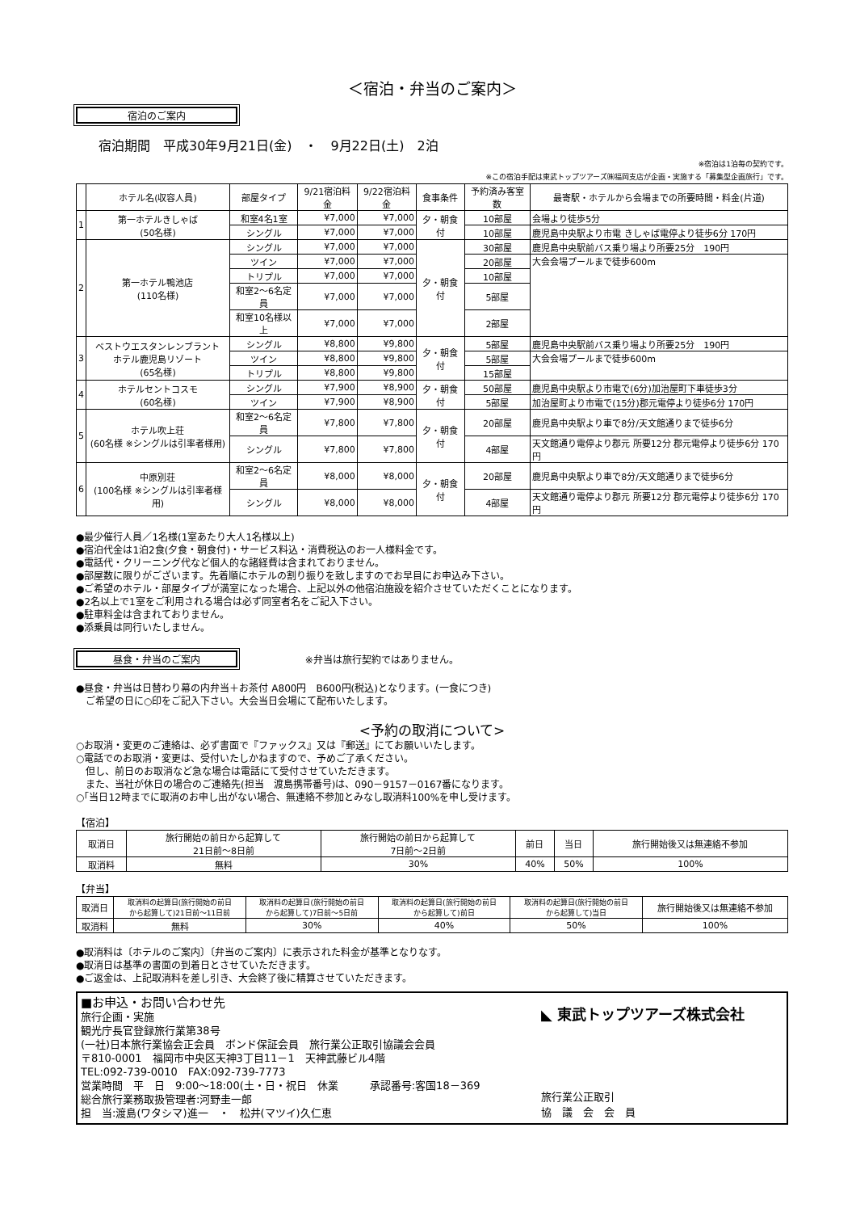＜宿泊・弁当のご案内＞
宿泊のご案内
宿泊期間　平成30年9月21日(金)　・　9月22日(土)　2泊
※宿泊は1泊毎の契約です。
※この宿泊手配は東武トップツアーズ㈱福岡支店が企画・実施する「募集型企画旅行」です。
| | ホテル名(収容人員) | 部屋タイプ | 9/21宿泊料金 | 9/22宿泊料金 | 食事条件 | 予約済み客室数 | 最寄駅・ホテルから会場までの所要時間・料金(片道) |
| --- | --- | --- | --- | --- | --- | --- | --- |
| 1 | 第一ホテルきしゃば (50名様) | 和室4名1室 | ¥7,000 | ¥7,000 | 夕・朝食付 | 10部屋 | 会場より徒歩5分 |
| | | シングル | ¥7,000 | ¥7,000 | | 10部屋 | 鹿児島中央駅より市電 きしゃば電停より徒歩6分 170円 |
| 2 | 第一ホテル鴨池店 (110名様) | シングル | ¥7,000 | ¥7,000 | 夕・朝食付 | 30部屋 | 鹿児島中央駅前バス乗り場より所要25分 190円 |
| | | ツイン | ¥7,000 | ¥7,000 | | 20部屋 | 大会会場プールまで徒歩600m |
| | | トリプル | ¥7,000 | ¥7,000 | | 10部屋 | |
| | | 和室2～6名定員 | ¥7,000 | ¥7,000 | | 5部屋 | |
| | | 和室10名様以上 | ¥7,000 | ¥7,000 | | 2部屋 | |
| 3 | ベストウエスタンレンブラント ホテル鹿児島リゾート (65名様) | シングル | ¥8,800 | ¥9,800 | 夕・朝食付 | 5部屋 | 鹿児島中央駅前バス乗り場より所要25分 190円 |
| | | ツイン | ¥8,800 | ¥9,800 | | 5部屋 | 大会会場プールまで徒歩600m |
| | | トリプル | ¥8,800 | ¥9,800 | | 15部屋 | |
| 4 | ホテルセントコスモ (60名様) | シングル | ¥7,900 | ¥8,900 | 夕・朝食付 | 50部屋 | 鹿児島中央駅より市電で(6分)加治屋町下車徒歩3分 |
| | | ツイン | ¥7,900 | ¥8,900 | | 5部屋 | 加治屋町より市電で(15分)郡元電停より徒歩6分 170円 |
| 5 | ホテル吹上荘 (60名様 ※シングルは引率者様用) | 和室2～6名定員 | ¥7,800 | ¥7,800 | 夕・朝食付 | 20部屋 | 鹿児島中央駅より車で8分/天文館通りまで徒歩6分 |
| | | シングル | ¥7,800 | ¥7,800 | | 4部屋 | 天文館通り電停より郡元 所要12分 郡元電停より徒歩6分 170円 |
| 6 | 中原別荘 (100名様 ※シングルは引率者様用) | 和室2～6名定員 | ¥8,000 | ¥8,000 | 夕・朝食付 | 20部屋 | 鹿児島中央駅より車で8分/天文館通りまで徒歩6分 |
| | | シングル | ¥8,000 | ¥8,000 | | 4部屋 | 天文館通り電停より郡元 所要12分 郡元電停より徒歩6分 170円 |
●最少催行人員／1名様(1室あたり大人1名様以上)
●宿泊代金は1泊2食(夕食・朝食付)・サービス料込・消費税込のお一人様料金です。
●電話代・クリーニング代など個人的な諸経費は含まれておりません。
●部屋数に限りがございます。先着順にホテルの割り振りを致しますのでお早目にお申込み下さい。
●ご希望のホテル・部屋タイプが満室になった場合、上記以外の他宿泊施設を紹介させていただくことになります。
●2名以上で1室をご利用される場合は必ず同室者名をご記入下さい。
●駐車料金は含まれておりません。
●添乗員は同行いたしません。
昼食・弁当のご案内 ※弁当は旅行契約ではありません。
●昼食・弁当は日替わり幕の内弁当＋お茶付 A800円　B600円(税込)となります。(一食につき)
　ご希望の日に○印をご記入下さい。大会当日会場にて配布いたします。
<予約の取消について>
○お取消・変更のご連絡は、必ず書面で『ファックス』又は『郵送』にてお願いいたします。
○電話でのお取消・変更は、受付いたしかねますので、予めご了承ください。
　但し、前日のお取消など急な場合は電話にて受付させていただきます。
　また、当社が休日の場合のご連絡先(担当　渡島携帯番号)は、090－9157－0167番になります。
○｢当日12時までに取消のお申し出がない場合、無連絡不参加とみなし取消料100%を申し受けます。
【宿泊】
| 取消日 | 旅行開始の前日から起算して 21日前～8日前 | 旅行開始の前日から起算して 7日前～2日前 | 前日 | 当日 | 旅行開始後又は無連絡不参加 |
| 取消料 | 無料 | 30% | 40% | 50% | 100% |
【弁当】
| 取消日 | 取消料の起算日(旅行開始の前日 から起算して)21日前～11日前 | 取消料の起算日(旅行開始の前日 から起算して)7日前～5日前 | 取消料の起算日(旅行開始の前日 から起算して)前日 | 取消料の起算日(旅行開始の前日 から起算して)当日 | 旅行開始後又は無連絡不参加 |
| 取消料 | 無料 | 30% | 40% | 50% | 100% |
●取消料は〔ホテルのご案内〕〔弁当のご案内〕に表示された料金が基準となりなす。
●取消日は基準の書面の到着日とさせていただきます。
●ご返金は、上記取消料を差し引き、大会終了後に精算させていただきます。
■お申込・お問い合わせ先
旅行企画・実施
観光庁長官登録旅行業第38号
(一社)日本旅行業協会正会員　ボンド保証会員　旅行業公正取引協議会会員
〒810-0001　福岡市中央区天神3丁目11－1　天神武藤ビル4階
TEL:092-739-0010　FAX:092-739-7773
営業時間　平　日　9:00～18:00(土・日・祝日　休業　　　承認番号:客国18－369
総合旅行業務取扱管理者:河野圭一郎
担　当:渡島(ワタシマ)進一　・　松井(マツイ)久仁恵
◣ 東武トップツアーズ株式会社
旅行業公正取引
協　議　会　会　員